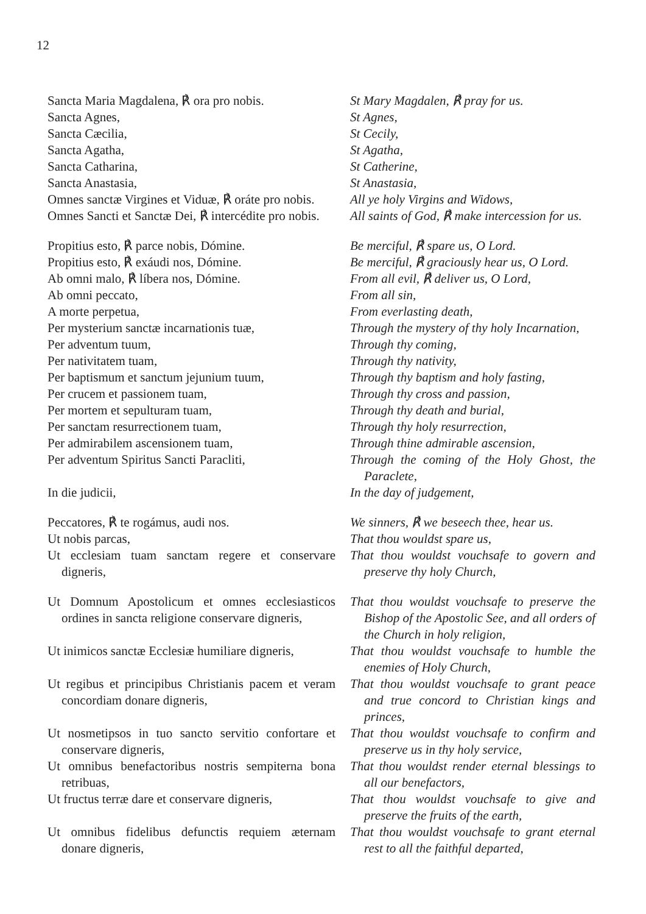12
| Sancta Maria Magdalena, ℟ ora pro nobis. | St Mary Magdalen, ℟ pray for us. |
| Sancta Agnes, | St Agnes, |
| Sancta Cæcilia, | St Cecily, |
| Sancta Agatha, | St Agatha, |
| Sancta Catharina, | St Catherine, |
| Sancta Anastasia, | St Anastasia, |
| Omnes sanctæ Virgines et Viduæ, ℟ oráte pro nobis. | All ye holy Virgins and Widows, |
| Omnes Sancti et Sanctæ Dei, ℟ intercédite pro nobis. | All saints of God, ℟ make intercession for us. |
| Propitius esto, ℟ parce nobis, Dómine. | Be merciful, ℟ spare us, O Lord. |
| Propitius esto, ℟ exáudi nos, Dómine. | Be merciful, ℟ graciously hear us, O Lord. |
| Ab omni malo, ℟ líbera nos, Dómine. | From all evil, ℟ deliver us, O Lord, |
| Ab omni peccato, | From all sin, |
| A morte perpetua, | From everlasting death, |
| Per mysterium sanctæ incarnationis tuæ, | Through the mystery of thy holy Incarnation, |
| Per adventum tuum, | Through thy coming, |
| Per nativitatem tuam, | Through thy nativity, |
| Per baptismum et sanctum jejunium tuum, | Through thy baptism and holy fasting, |
| Per crucem et passionem tuam, | Through thy cross and passion, |
| Per mortem et sepulturam tuam, | Through thy death and burial, |
| Per sanctam resurrectionem tuam, | Through thy holy resurrection, |
| Per admirabilem ascensionem tuam, | Through thine admirable ascension, |
| Per adventum Spiritus Sancti Paracliti, | Through the coming of the Holy Ghost, the Paraclete, |
| In die judicii, | In the day of judgement, |
| Peccatores, ℟ te rogámus, audi nos. | We sinners, ℟ we beseech thee, hear us. |
| Ut nobis parcas, | That thou wouldst spare us, |
| Ut ecclesiam tuam sanctam regere et conservare digneris, | That thou wouldst vouchsafe to govern and preserve thy holy Church, |
| Ut Domnum Apostolicum et omnes ecclesiasticos ordines in sancta religione conservare digneris, | That thou wouldst vouchsafe to preserve the Bishop of the Apostolic See, and all orders of the Church in holy religion, |
| Ut inimicos sanctæ Ecclesiæ humiliare digneris, | That thou wouldst vouchsafe to humble the enemies of Holy Church, |
| Ut regibus et principibus Christianis pacem et veram concordiam donare digneris, | That thou wouldst vouchsafe to grant peace and true concord to Christian kings and princes, |
| Ut nosmetipsos in tuo sancto servitio confortare et conservare digneris, | That thou wouldst vouchsafe to confirm and preserve us in thy holy service, |
| Ut omnibus benefactoribus nostris sempiterna bona retribuas, | That thou wouldst render eternal blessings to all our benefactors, |
| Ut fructus terræ dare et conservare digneris, | That thou wouldst vouchsafe to give and preserve the fruits of the earth, |
| Ut omnibus fidelibus defunctis requiem æternam donare digneris, | That thou wouldst vouchsafe to grant eternal rest to all the faithful departed, |